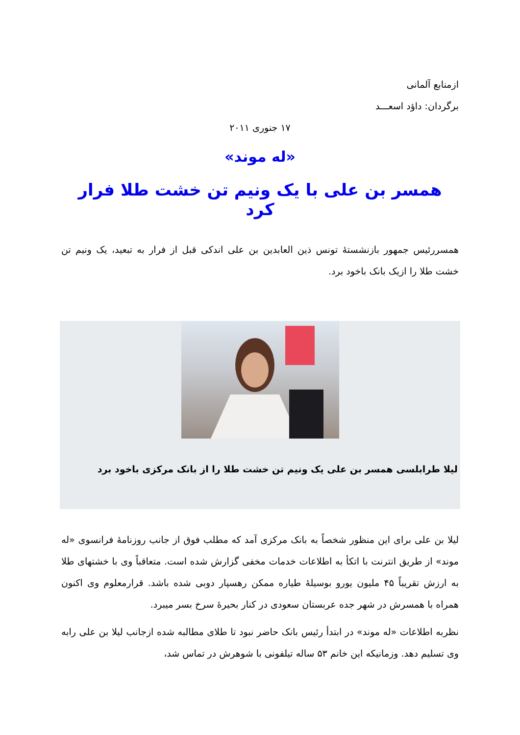ازمنابع آلمانی
برگردان: داؤد اسعـــد
۱۷ جنوری ۲۰۱۱
«له موند»
همسر بن علی با یک ونیم تن خشت طلا فرار کرد
همسررئیس جمهور بازنشستهٔ تونس ذین العابدین بن علی اندکی قبل از فرار به تبعید، یک ونیم تن خشت طلا را ازیک بانک باخود برد.
لیلا طرابلسی همسر بن علی یک ونیم تن خشت طلا را از بانک مرکزی باخود برد
لیلا بن علی برای این منظور شخصاً به بانک مرکزی آمد که مطلب فوق از جانب روزنامهٔ فرانسوی «له موند» از طریق انترنت با اتکأ به اطلاعات خدمات مخفی گزارش شده است. متعاقباً وی با خشتهای طلا به ارزش تقریباً ۴۵ ملیون یورو بوسیلهٔ طیاره ممکن رهسپار دوبی شده باشد. قرارمعلوم وی اکنون همراه با همسرش در شهر جده عربستان سعودی در کنار بحیرهٔ سرخ بسر میبرد.
نظربه اطلاعات «له موند» در ابتدأ رئیس بانک حاضر نبود تا طلای مطالبه شده ازجانب لیلا بن علی رابه وی تسلیم دهد. وزمانیکه این خانم ۵۳ ساله تیلفونی با شوهرش در تماس شد،